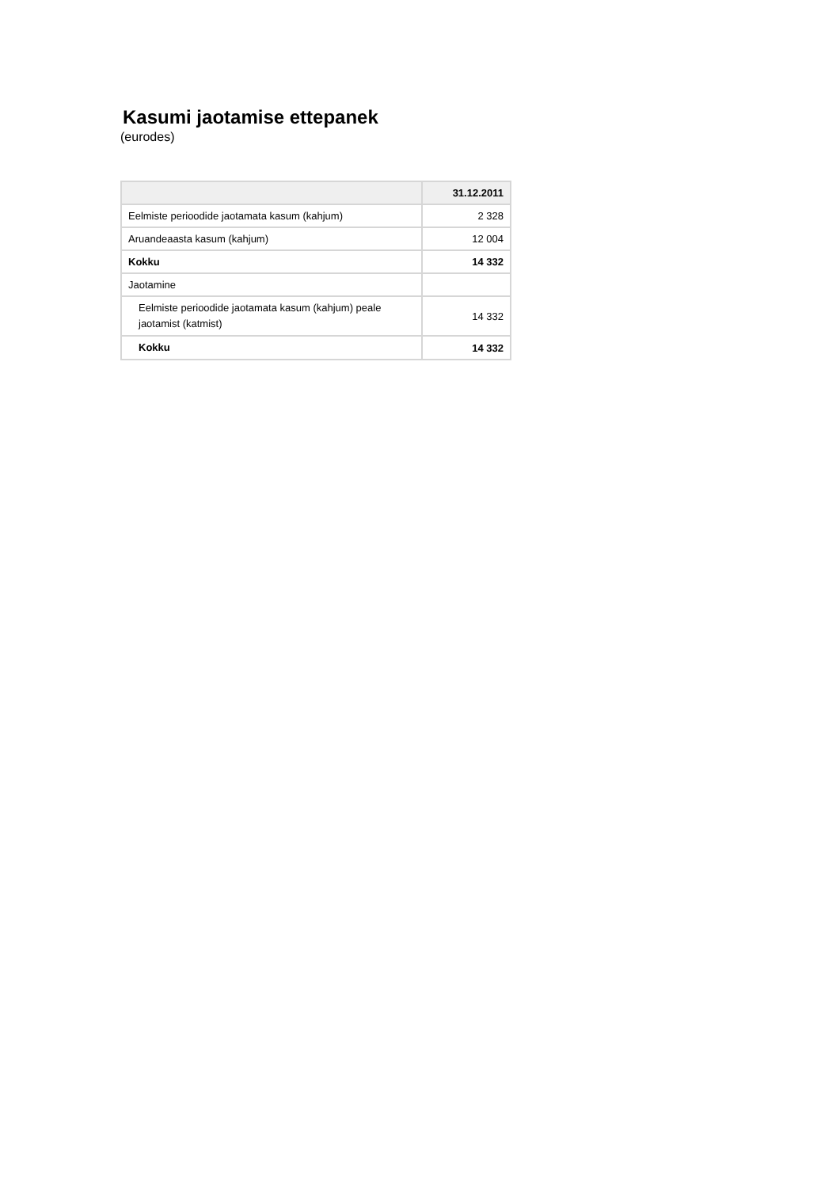Kasumi jaotamise ettepanek
(eurodes)
| | 31.12.2011 |
| --- | --- |
| Eelmiste perioodide jaotamata kasum (kahjum) | 2 328 |
| Aruandeaasta kasum (kahjum) | 12 004 |
| Kokku | 14 332 |
| Jaotamine | |
| Eelmiste perioodide jaotamata kasum (kahjum) peale jaotamist (katmist) | 14 332 |
| Kokku | 14 332 |